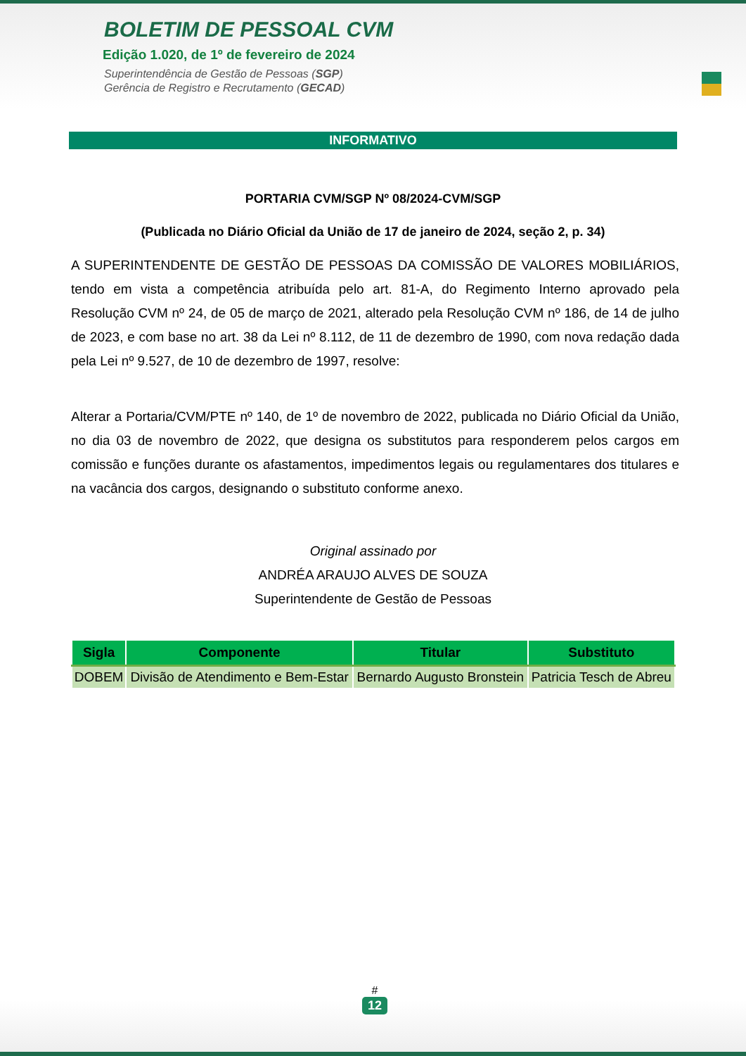BOLETIM DE PESSOAL CVM
Edição 1.020, de 1º de fevereiro de 2024
Superintendência de Gestão de Pessoas (SGP)
Gerência de Registro e Recrutamento (GECAD)
INFORMATIVO
PORTARIA CVM/SGP Nº 08/2024-CVM/SGP
(Publicada no Diário Oficial da União de 17 de janeiro de 2024, seção 2, p. 34)
A SUPERINTENDENTE DE GESTÃO DE PESSOAS DA COMISSÃO DE VALORES MOBILIÁRIOS, tendo em vista a competência atribuída pelo art. 81-A, do Regimento Interno aprovado pela Resolução CVM nº 24, de 05 de março de 2021, alterado pela Resolução CVM nº 186, de 14 de julho de 2023, e com base no art. 38 da Lei nº 8.112, de 11 de dezembro de 1990, com nova redação dada pela Lei nº 9.527, de 10 de dezembro de 1997, resolve:
Alterar a Portaria/CVM/PTE nº 140, de 1º de novembro de 2022, publicada no Diário Oficial da União, no dia 03 de novembro de 2022, que designa os substitutos para responderem pelos cargos em comissão e funções durante os afastamentos, impedimentos legais ou regulamentares dos titulares e na vacância dos cargos, designando o substituto conforme anexo.
Original assinado por
ANDRÉA ARAUJO ALVES DE SOUZA
Superintendente de Gestão de Pessoas
| Sigla | Componente | Titular | Substituto |
| --- | --- | --- | --- |
| DOBEM | Divisão de Atendimento e Bem-Estar | Bernardo Augusto Bronstein | Patricia Tesch de Abreu |
#
12